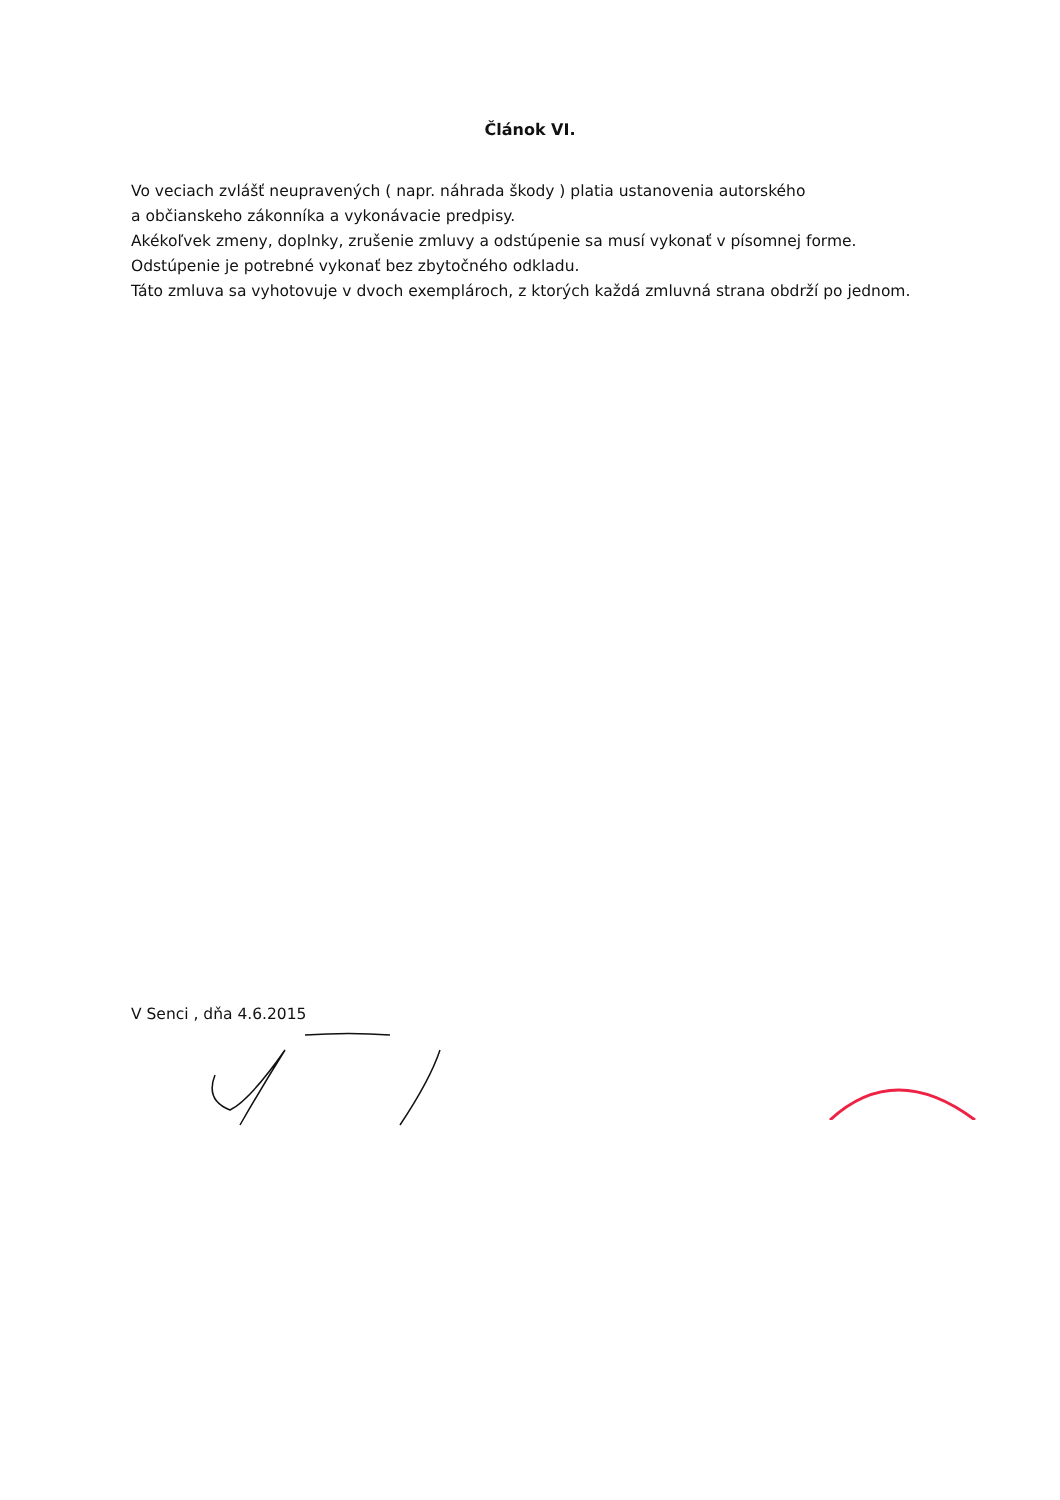Článok VI.
Vo veciach zvlášť neupravených ( napr. náhrada škody ) platia ustanovenia autorského
a občianskeho zákonníka a vykonávacie predpisy.
Akékoľvek zmeny, doplnky, zrušenie zmluvy a odstúpenie sa musí vykonať v písomnej forme.
Odstúpenie je potrebné vykonať bez zbytočného odkladu.
Táto zmluva sa vyhotovuje v dvoch exemplároch, z ktorých každá zmluvná strana obdrží po jednom.
V Senci , dňa 4.6.2015